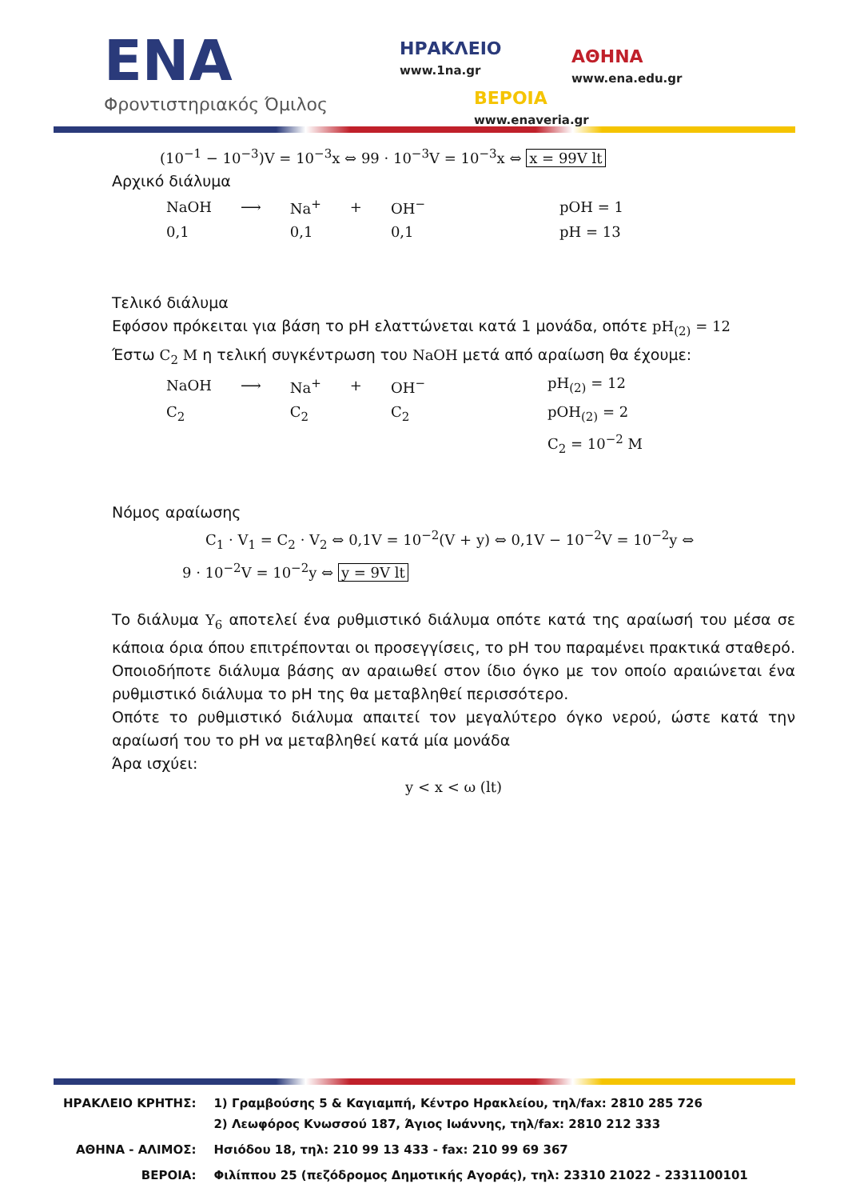ENA
Φροντιστηριακός Όμιλος
ΗΡΑΚΛΕΙΟ
www.1na.gr
ΑΘΗΝΑ
www.ena.edu.gr
ΒΕΡΟΙΑ
www.enaveria.gr
(10<sup>−1</sup> − 10<sup>−3</sup>)V = 10<sup>−3</sup>x ⇔ 99 · 10<sup>−3</sup>V = 10<sup>−3</sup>x ⇔ x = 99V lt
Αρχικό διάλυμα
| NaOH | ⟶ | Na<sup>+</sup> | + | OH<sup>−</sup> | pOH = 1 |
| 0,1 | | 0,1 | | 0,1 | pH = 13 |
Τελικό διάλυμα
Εφόσον πρόκειται για βάση το pH ελαττώνεται κατά 1 μονάδα, οπότε pH<sub>(2)</sub> = 12
Έστω C<sub>2</sub> M η τελική συγκέντρωση του NaOH μετά από αραίωση θα έχουμε:
| NaOH | ⟶ | Na<sup>+</sup> | + | OH<sup>−</sup> | pH<sub>(2)</sub> = 12 |
| C<sub>2</sub> | | C<sub>2</sub> | | C<sub>2</sub> | pOH<sub>(2)</sub> = 2 |
| | | | | | C<sub>2</sub> = 10<sup>−2</sup> M |
Νόμος αραίωσης
C<sub>1</sub> · V<sub>1</sub> = C<sub>2</sub> · V<sub>2</sub> ⇔ 0,1V = 10<sup>−2</sup>(V + y) ⇔ 0,1V − 10<sup>−2</sup>V = 10<sup>−2</sup>y ⇔
9 · 10<sup>−2</sup>V = 10<sup>−2</sup>y ⇔ y = 9V lt
Το διάλυμα Υ<sub>6</sub> αποτελεί ένα ρυθμιστικό διάλυμα οπότε κατά της αραίωσή του μέσα σε κάποια όρια όπου επιτρέπονται οι προσεγγίσεις, το pH του παραμένει πρακτικά σταθερό.
Οποιοδήποτε διάλυμα βάσης αν αραιωθεί στον ίδιο όγκο με τον οποίο αραιώνεται ένα ρυθμιστικό διάλυμα το pH της θα μεταβληθεί περισσότερο.
Οπότε το ρυθμιστικό διάλυμα απαιτεί τον μεγαλύτερο όγκο νερού, ώστε κατά την αραίωσή του το pH να μεταβληθεί κατά μία μονάδα
Άρα ισχύει:
y < x < ω (lt)
| ΗΡΑΚΛΕΙΟ ΚΡΗΤΗΣ: | 1) Γραμβούσης 5 & Καγιαμπή, Κέντρο Ηρακλείου, τηλ/fax: 2810 285 726 2) Λεωφόρος Κνωσσού 187, Άγιος Ιωάννης, τηλ/fax: 2810 212 333 |
| ΑΘΗΝΑ - ΑΛΙΜΟΣ: | Ησιόδου 18, τηλ: 210 99 13 433 - fax: 210 99 69 367 |
| ΒΕΡΟΙΑ: | Φιλίππου 25 (πεζόδρομος Δημοτικής Αγοράς), τηλ: 23310 21022 - 2331100101 |